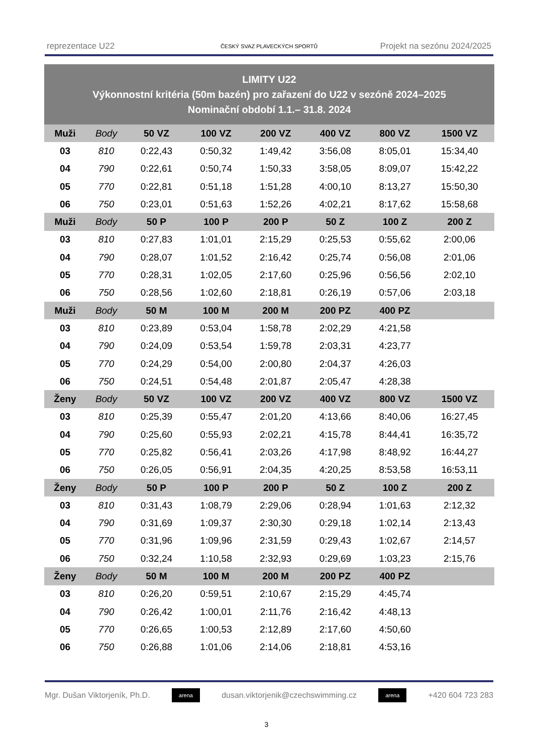reprezentace U22 ČESKÝ SVAZ PLAVECKÝCH SPORTŮ Projekt na sezónu 2024/2025
| LIMITY U22 Výkonnostní kritéria (50m bazén) pro zařazení do U22 v sezóně 2024–2025 Nominační období 1.1.– 31.8. 2024 | | | | | | | |
| --- | --- | --- | --- | --- | --- | --- | --- |
| Muži | Body | 50 VZ | 100 VZ | 200 VZ | 400 VZ | 800 VZ | 1500 VZ |
| 03 | 810 | 0:22,43 | 0:50,32 | 1:49,42 | 3:56,08 | 8:05,01 | 15:34,40 |
| 04 | 790 | 0:22,61 | 0:50,74 | 1:50,33 | 3:58,05 | 8:09,07 | 15:42,22 |
| 05 | 770 | 0:22,81 | 0:51,18 | 1:51,28 | 4:00,10 | 8:13,27 | 15:50,30 |
| 06 | 750 | 0:23,01 | 0:51,63 | 1:52,26 | 4:02,21 | 8:17,62 | 15:58,68 |
| Muži | Body | 50 P | 100 P | 200 P | 50 Z | 100 Z | 200 Z |
| 03 | 810 | 0:27,83 | 1:01,01 | 2:15,29 | 0:25,53 | 0:55,62 | 2:00,06 |
| 04 | 790 | 0:28,07 | 1:01,52 | 2:16,42 | 0:25,74 | 0:56,08 | 2:01,06 |
| 05 | 770 | 0:28,31 | 1:02,05 | 2:17,60 | 0:25,96 | 0:56,56 | 2:02,10 |
| 06 | 750 | 0:28,56 | 1:02,60 | 2:18,81 | 0:26,19 | 0:57,06 | 2:03,18 |
| Muži | Body | 50 M | 100 M | 200 M | 200 PZ | 400 PZ | |
| 03 | 810 | 0:23,89 | 0:53,04 | 1:58,78 | 2:02,29 | 4:21,58 | |
| 04 | 790 | 0:24,09 | 0:53,54 | 1:59,78 | 2:03,31 | 4:23,77 | |
| 05 | 770 | 0:24,29 | 0:54,00 | 2:00,80 | 2:04,37 | 4:26,03 | |
| 06 | 750 | 0:24,51 | 0:54,48 | 2:01,87 | 2:05,47 | 4:28,38 | |
| Ženy | Body | 50 VZ | 100 VZ | 200 VZ | 400 VZ | 800 VZ | 1500 VZ |
| 03 | 810 | 0:25,39 | 0:55,47 | 2:01,20 | 4:13,66 | 8:40,06 | 16:27,45 |
| 04 | 790 | 0:25,60 | 0:55,93 | 2:02,21 | 4:15,78 | 8:44,41 | 16:35,72 |
| 05 | 770 | 0:25,82 | 0:56,41 | 2:03,26 | 4:17,98 | 8:48,92 | 16:44,27 |
| 06 | 750 | 0:26,05 | 0:56,91 | 2:04,35 | 4:20,25 | 8:53,58 | 16:53,11 |
| Ženy | Body | 50 P | 100 P | 200 P | 50 Z | 100 Z | 200 Z |
| 03 | 810 | 0:31,43 | 1:08,79 | 2:29,06 | 0:28,94 | 1:01,63 | 2:12,32 |
| 04 | 790 | 0:31,69 | 1:09,37 | 2:30,30 | 0:29,18 | 1:02,14 | 2:13,43 |
| 05 | 770 | 0:31,96 | 1:09,96 | 2:31,59 | 0:29,43 | 1:02,67 | 2:14,57 |
| 06 | 750 | 0:32,24 | 1:10,58 | 2:32,93 | 0:29,69 | 1:03,23 | 2:15,76 |
| Ženy | Body | 50 M | 100 M | 200 M | 200 PZ | 400 PZ | |
| 03 | 810 | 0:26,20 | 0:59,51 | 2:10,67 | 2:15,29 | 4:45,74 | |
| 04 | 790 | 0:26,42 | 1:00,01 | 2:11,76 | 2:16,42 | 4:48,13 | |
| 05 | 770 | 0:26,65 | 1:00,53 | 2:12,89 | 2:17,60 | 4:50,60 | |
| 06 | 750 | 0:26,88 | 1:01,06 | 2:14,06 | 2:18,81 | 4:53,16 | |
Mgr. Dušan Viktorjeník, Ph.D. arena dusan.viktorjenik@czechswimming.cz arena +420 604 723 283
3